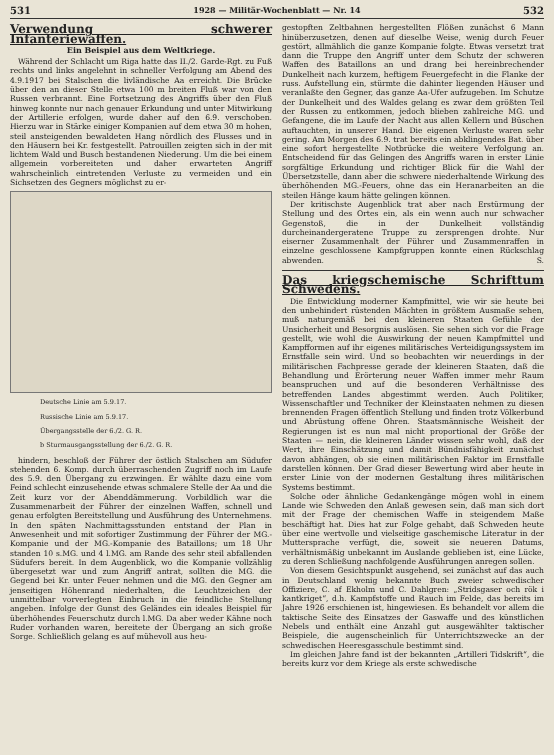531 1928 — Militär-Wochenblatt — Nr. 14 532
Verwendung schwerer Infanteriewaffen.
Ein Beispiel aus dem Weltkriege.
Während der Schlacht um Riga hatte das II./2. Garde-Rgt. zu Fuß rechts und links angelehnt in schneller Verfolgung am Abend des 4.9.1917 bei Stalschen die livländische Aa erreicht. Die Brücke über den an dieser Stelle etwa 100 m breiten Fluß war von den Russen verbrannt. Eine Fortsetzung des Angriffs über den Fluß hinweg konnte nur nach genauer Erkundung und unter Mitwirkung der Artillerie erfolgen, wurde daher auf den 6.9. verschoben. Hierzu war in Stärke einiger Kompanien auf dem etwa 30 m hohen, steil ansteigenden bewaldeten Hang nördlich des Flusses und in den Häusern bei Kr. festgestellt. Patrouillen zeigten sich in der mit lichtem Wald und Busch bestandenen Niederung. Um die bei einem allgemein vorbereiteten und daher erwarteten Angriff wahrscheinlich eintretenden Verluste zu vermeiden und ein Sichsetzen des Gegners möglichst zu er-
Deutsche Linie am 5.9.17.
Russische Linie am 5.9.17.
Übergangsstelle der 6./2. G. R.
b Sturmausgangsstellung der 6./2. G. R.
hindern, beschloß der Führer der östlich Stalschen am Südufer stehenden 6. Komp. durch überraschenden Zugriff noch im Laufe des 5.9. den Übergang zu erzwingen. Er wählte dazu eine vom Feind schlecht einzusehende etwas schmalere Stelle der Aa und die Zeit kurz vor der Abenddämmerung. Vorbildlich war die Zusammenarbeit der Führer der einzelnen Waffen, schnell und genau erfolgten Bereitstellung und Ausführung des Unternehmens. In den späten Nachmittagsstunden entstand der Plan in Anwesenheit und mit sofortiger Zustimmung der Führer der MG.-Kompanie und der MG.-Kompanie des Bataillons; um 18 Uhr standen 10 s.MG. und 4 l.MG. am Rande des sehr steil abfallenden Südufers bereit. In dem Augenblick, wo die Kompanie vollzählig übergesetzt war und zum Angriff antrat, sollten die MG. die Gegend bei Kr. unter Feuer nehmen und die MG. den Gegner am jenseitigen Höhenrand niederhalten, die Leuchtzeichen der unmittelbar vorverlegten Einbruch in die feindliche Stellung angeben. Infolge der Gunst des Geländes ein ideales Beispiel für überhöhendes Feuerschutz durch l.MG. Da aber weder Kähne noch Ruder vorhanden waren, bereitete der Übergang an sich große Sorge. Schließlich gelang es auf mühevoll aus heu-
gestopften Zeltbahnen hergestellten Flößen zunächst 6 Mann hinüberzusetzen, denen auf dieselbe Weise, wenig durch Feuer gestört, allmählich die ganze Kompanie folgte. Etwas versetzt trat dann die Truppe den Angriff unter dem Schutz der schweren Waffen des Bataillons an und drang bei hereinbrechender Dunkelheit nach kurzem, heftigem Feuergefecht in die Flanke der russ. Aufstellung ein, stürmte die dahinter liegenden Häuser und veranlaßte den Gegner, das ganze Aa-Ufer aufzugeben. Im Schutze der Dunkelheit und des Waldes gelang es zwar dem größten Teil der Russen zu entkommen, jedoch blieben zahlreiche MG. und Gefangene, die im Laufe der Nacht aus allen Kellern und Büschen auftauchten, in unserer Hand. Die eigenen Verluste waren sehr gering. Am Morgen des 6.9. trat bereits ein abklingendes Bat. über eine sofort hergestellte Notbrücke die weitere Verfolgung an. Entscheidend für das Gelingen des Angriffs waren in erster Linie sorgfältige Erkundung und richtiger Blick für die Wahl der Übersetzstelle, dann aber die schwere niederhaltende Wirkung des überhöhenden MG.-Feuers, ohne das ein Heranarbeiten an die steilen Hänge kaum hätte gelingen können.
Der kritischste Augenblick trat aber nach Erstürmung der Stellung und des Ortes ein, als ein wenn auch nur schwacher Gegenstoß, die in der Dunkelheit vollständig durcheinandergeratene Truppe zu zersprengen drohte. Nur eiserner Zusammenhalt der Führer und Zusammenraffen in einzelne geschlossene Kampfgruppen konnte einen Rückschlag abwenden. S.
Das kriegschemische Schrifttum Schwedens.
Die Entwicklung moderner Kampfmittel, wie wir sie heute bei den unbehindert rüstenden Mächten in größtem Ausmaße sehen, muß naturgemäß bei den kleineren Staaten Gefühle der Unsicherheit und Besorgnis auslösen. Sie sehen sich vor die Frage gestellt, wie wohl die Auswirkung der neuen Kampfmittel und Kampfformen auf ihr eigenes militärisches Verteidigungssystem im Ernstfalle sein wird. Und so beobachten wir neuerdings in der militärischen Fachpresse gerade der kleineren Staaten, daß die Behandlung und Erörterung neuer Waffen immer mehr Raum beanspruchen und auf die besonderen Verhältnisse des betreffenden Landes abgestimmt werden. Auch Politiker, Wissenschaftler und Techniker der Kleinstaaten nehmen zu diesen brennenden Fragen öffentlich Stellung und finden trotz Völkerbund und Abrüstung offene Ohren. Staatsmännische Weisheit der Regierungen ist es nun mal nicht proportional der Größe der Staaten — nein, die kleineren Länder wissen sehr wohl, daß der Wert, ihre Einschätzung und damit Bündnisfähigkeit zunächst davon abhängen, ob sie einen militärischen Faktor im Ernstfalle darstellen können. Der Grad dieser Bewertung wird aber heute in erster Linie von der modernen Gestaltung ihres militärischen Systems bestimmt.
Solche oder ähnliche Gedankengänge mögen wohl in einem Lande wie Schweden den Anlaß gewesen sein, daß man sich dort mit der Frage der chemischen Waffe in steigendem Maße beschäftigt hat. Dies hat zur Folge gehabt, daß Schweden heute über eine wertvolle und vielseitige gaschemische Literatur in der Muttersprache verfügt, die, soweit sie neueren Datums, verhältnismäßig unbekannt im Auslande geblieben ist, eine Lücke, zu deren Schließung nachfolgende Ausführungen anregen sollen.
Von diesem Gesichtspunkt ausgehend, sei zunächst auf das auch in Deutschland wenig bekannte Buch zweier schwedischer Offiziere, C. af Ekholm und C. Dahlgren: „Stridsgaser och rök i kantkriget“, d.h. Kampfstoffe und Rauch im Felde, das bereits im Jahre 1926 erschienen ist, hingewiesen. Es behandelt vor allem die taktische Seite des Einsatzes der Gaswaffe und des künstlichen Nebels und enthält eine Anzahl gut ausgewählter taktischer Beispiele, die augenscheinlich für Unterrichtszwecke an der schwedischen Heeresgasschule bestimmt sind.
Im gleichen Jahre fand ist der bekannten „Artilleri Tidskrift“, die bereits kurz vor dem Kriege als erste schwedische